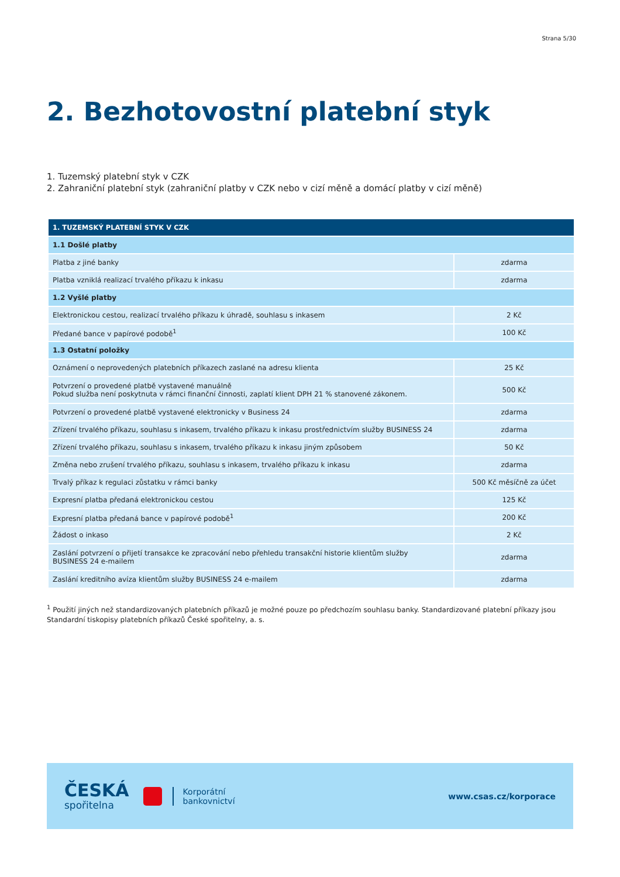Strana 5/30
2. Bezhotovostní platební styk
1. Tuzemský platební styk v CZK
2. Zahraniční platební styk (zahraniční platby v CZK nebo v cizí měně a domácí platby v cizí měně)
| 1. TUZEMSKÝ PLATEBNÍ STYK V CZK | |
| --- | --- |
| 1.1 Došlé platby | |
| Platba z jiné banky | zdarma |
| Platba vzniklá realizací trvalého příkazu k inkasu | zdarma |
| 1.2 Vyšlé platby | |
| Elektronickou cestou, realizací trvalého příkazu k úhradě, souhlasu s inkasem | 2 Kč |
| Předané bance v papírové podobě<sup>1</sup> | 100 Kč |
| 1.3 Ostatní položky | |
| Oznámení o neprovedených platebních příkazech zaslané na adresu klienta | 25 Kč |
| Potvrzení o provedené platbě vystavené manuálně Pokud služba není poskytnuta v rámci finanční činnosti, zaplatí klient DPH 21 % stanovené zákonem. | 500 Kč |
| Potvrzení o provedené platbě vystavené elektronicky v Business 24 | zdarma |
| Zřízení trvalého příkazu, souhlasu s inkasem, trvalého příkazu k inkasu prostřednictvím služby BUSINESS 24 | zdarma |
| Zřízení trvalého příkazu, souhlasu s inkasem, trvalého příkazu k inkasu jiným způsobem | 50 Kč |
| Změna nebo zrušení trvalého příkazu, souhlasu s inkasem, trvalého příkazu k inkasu | zdarma |
| Trvalý příkaz k regulaci zůstatku v rámci banky | 500 Kč měsíčně za účet |
| Expresní platba předaná elektronickou cestou | 125 Kč |
| Expresní platba předaná bance v papírové podobě<sup>1</sup> | 200 Kč |
| Žádost o inkaso | 2 Kč |
| Zaslání potvrzení o přijetí transakce ke zpracování nebo přehledu transakční historie klientům služby BUSINESS 24 e-mailem | zdarma |
| Zaslání kreditního avíza klientům služby BUSINESS 24 e-mailem | zdarma |
<sup>1</sup> Použití jiných než standardizovaných platebních příkazů je možné pouze po předchozím souhlasu banky. Standardizované platební příkazy jsou Standardní tiskopisy platebních příkazů České spořitelny, a. s.
ČESKÁ
spořitelna
Korporátní
bankovnictví
www.csas.cz/korporace